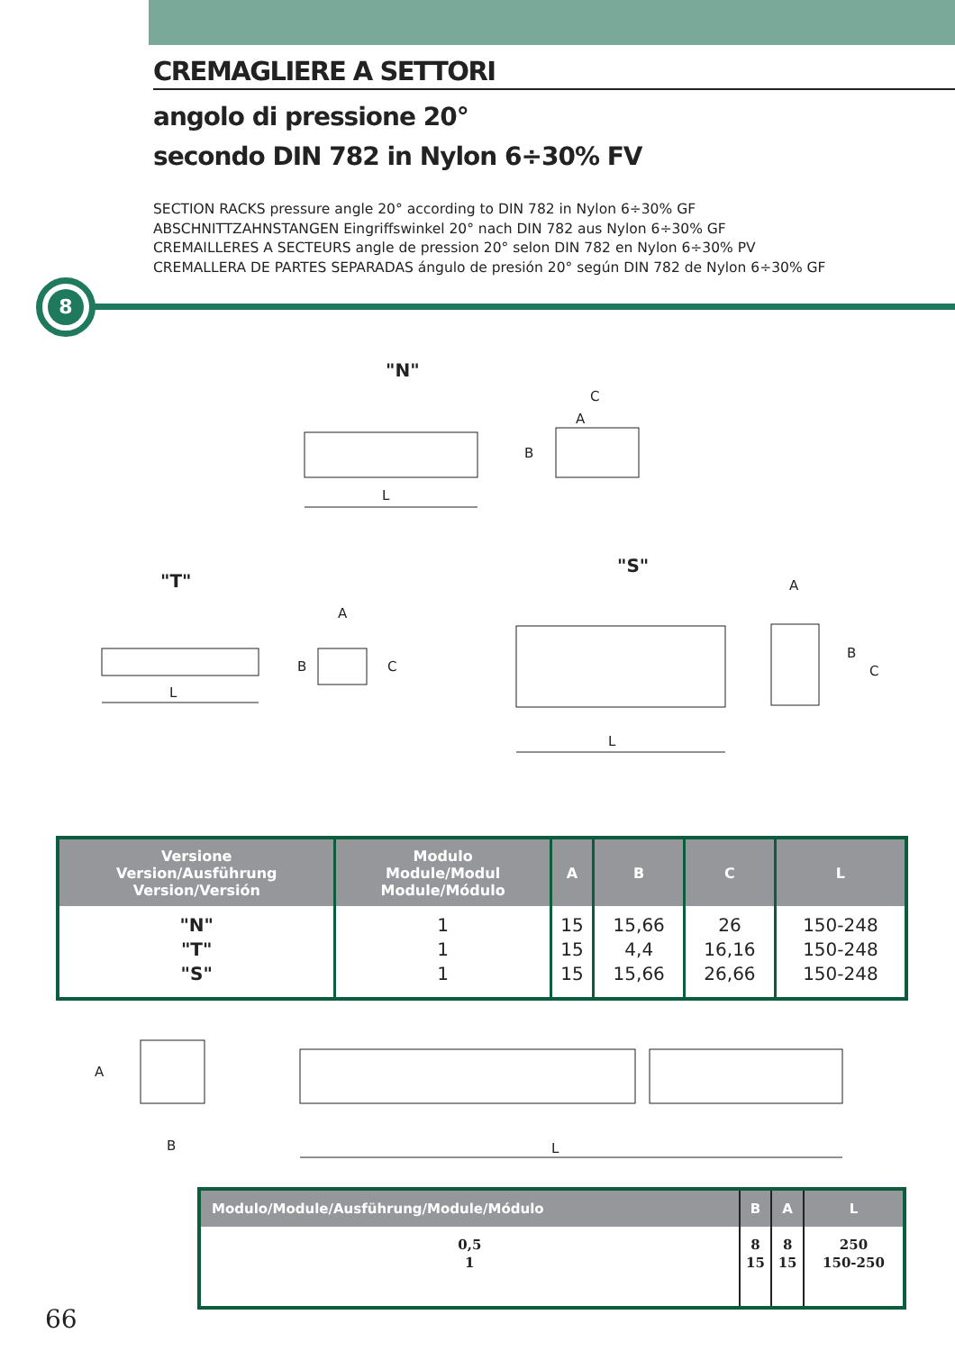CREMAGLIERE A SETTORI
angolo di pressione 20°
secondo DIN 782 in Nylon 6÷30% FV
SECTION RACKS pressure angle 20° according to DIN 782 in Nylon 6÷30% GF
ABSCHNITTZAHNSTANGEN Eingriffswinkel 20° nach DIN 782 aus Nylon 6÷30% GF
CREMAILLERES A SECTEURS angle de pression 20° selon DIN 782 en Nylon 6÷30% PV
CREMALLERA DE PARTES SEPARADAS ángulo de presión 20° según DIN 782 de Nylon 6÷30% GF
8
"N"
L
C
A
B
"T"
L
A
B
C
"S"
L
A
B
C
| Versione Version/Ausführung Version/Versión | Modulo Module/Modul Module/Módulo | A | B | C | L |
| --- | --- | --- | --- | --- | --- |
| "N" "T" "S" | 1 1 1 | 15 15 15 | 15,66 4,4 15,66 | 26 16,16 26,66 | 150-248 150-248 150-248 |
A
B
L
| Modulo/Module/Ausführung/Module/Módulo | B | A | L |
| --- | --- | --- | --- |
| 0,5 1 | 8 15 | 8 15 | 250 150-250 |
66